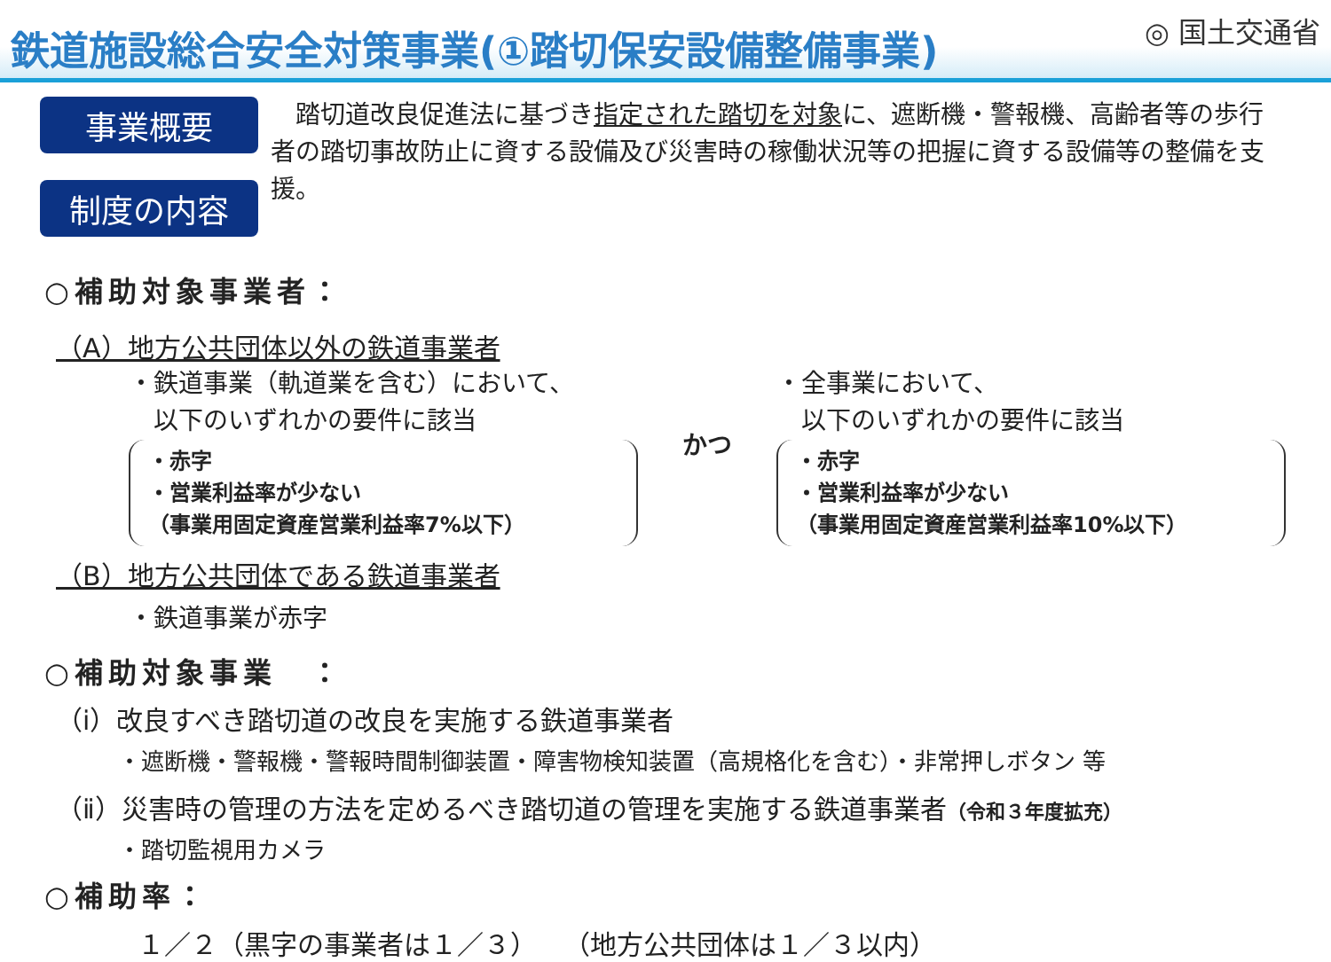鉄道施設総合安全対策事業(①踏切保安設備整備事業)
◎ 国土交通省
事業概要
制度の内容
　踏切道改良促進法に基づき指定された踏切を対象に、遮断機・警報機、高齢者等の歩行者の踏切事故防止に資する設備及び災害時の稼働状況等の把握に資する設備等の整備を支援。
○補助対象事業者：
（A）地方公共団体以外の鉄道事業者
・鉄道事業（軌道業を含む）において、
　以下のいずれかの要件に該当
・赤字
・営業利益率が少ない
（事業用固定資産営業利益率7%以下）
かつ
・全事業において、
　以下のいずれかの要件に該当
・赤字
・営業利益率が少ない
（事業用固定資産営業利益率10%以下）
（B）地方公共団体である鉄道事業者
・鉄道事業が赤字
○補助対象事業　：
（ⅰ）改良すべき踏切道の改良を実施する鉄道事業者
・遮断機・警報機・警報時間制御装置・障害物検知装置（高規格化を含む）・非常押しボタン 等
（ⅱ）災害時の管理の方法を定めるべき踏切道の管理を実施する鉄道事業者（令和３年度拡充）
・踏切監視用カメラ
○補助率：
１／２（黒字の事業者は１／３）　　（地方公共団体は１／３以内）